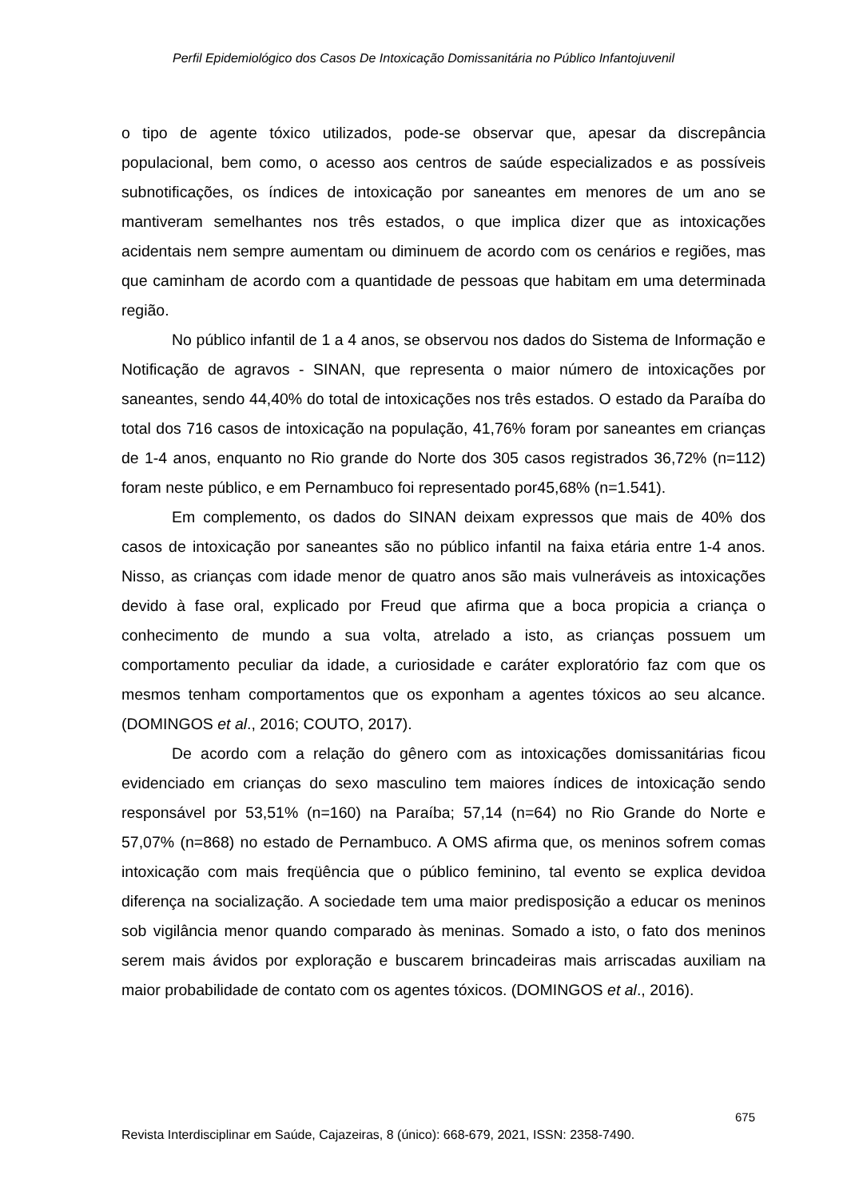Perfil Epidemiológico dos Casos De Intoxicação Domissanitária no Público Infantojuvenil
o tipo de agente tóxico utilizados, pode-se observar que, apesar da discrepância populacional, bem como, o acesso aos centros de saúde especializados e as possíveis subnotificações, os índices de intoxicação por saneantes em menores de um ano se mantiveram semelhantes nos três estados, o que implica dizer que as intoxicações acidentais nem sempre aumentam ou diminuem de acordo com os cenários e regiões, mas que caminham de acordo com a quantidade de pessoas que habitam em uma determinada região.
No público infantil de 1 a 4 anos, se observou nos dados do Sistema de Informação e Notificação de agravos - SINAN, que representa o maior número de intoxicações por saneantes, sendo 44,40% do total de intoxicações nos três estados. O estado da Paraíba do total dos 716 casos de intoxicação na população, 41,76% foram por saneantes em crianças de 1-4 anos, enquanto no Rio grande do Norte dos 305 casos registrados 36,72% (n=112) foram neste público, e em Pernambuco foi representado por45,68% (n=1.541).
Em complemento, os dados do SINAN deixam expressos que mais de 40% dos casos de intoxicação por saneantes são no público infantil na faixa etária entre 1-4 anos. Nisso, as crianças com idade menor de quatro anos são mais vulneráveis as intoxicações devido à fase oral, explicado por Freud que afirma que a boca propicia a criança o conhecimento de mundo a sua volta, atrelado a isto, as crianças possuem um comportamento peculiar da idade, a curiosidade e caráter exploratório faz com que os mesmos tenham comportamentos que os exponham a agentes tóxicos ao seu alcance. (DOMINGOS et al., 2016; COUTO, 2017).
De acordo com a relação do gênero com as intoxicações domissanitárias ficou evidenciado em crianças do sexo masculino tem maiores índices de intoxicação sendo responsável por 53,51% (n=160) na Paraíba; 57,14 (n=64) no Rio Grande do Norte e 57,07% (n=868) no estado de Pernambuco. A OMS afirma que, os meninos sofrem comas intoxicação com mais freqüência que o público feminino, tal evento se explica devidoa diferença na socialização. A sociedade tem uma maior predisposição a educar os meninos sob vigilância menor quando comparado às meninas. Somado a isto, o fato dos meninos serem mais ávidos por exploração e buscarem brincadeiras mais arriscadas auxiliam na maior probabilidade de contato com os agentes tóxicos. (DOMINGOS et al., 2016).
675
Revista Interdisciplinar em Saúde, Cajazeiras, 8 (único): 668-679, 2021, ISSN: 2358-7490.